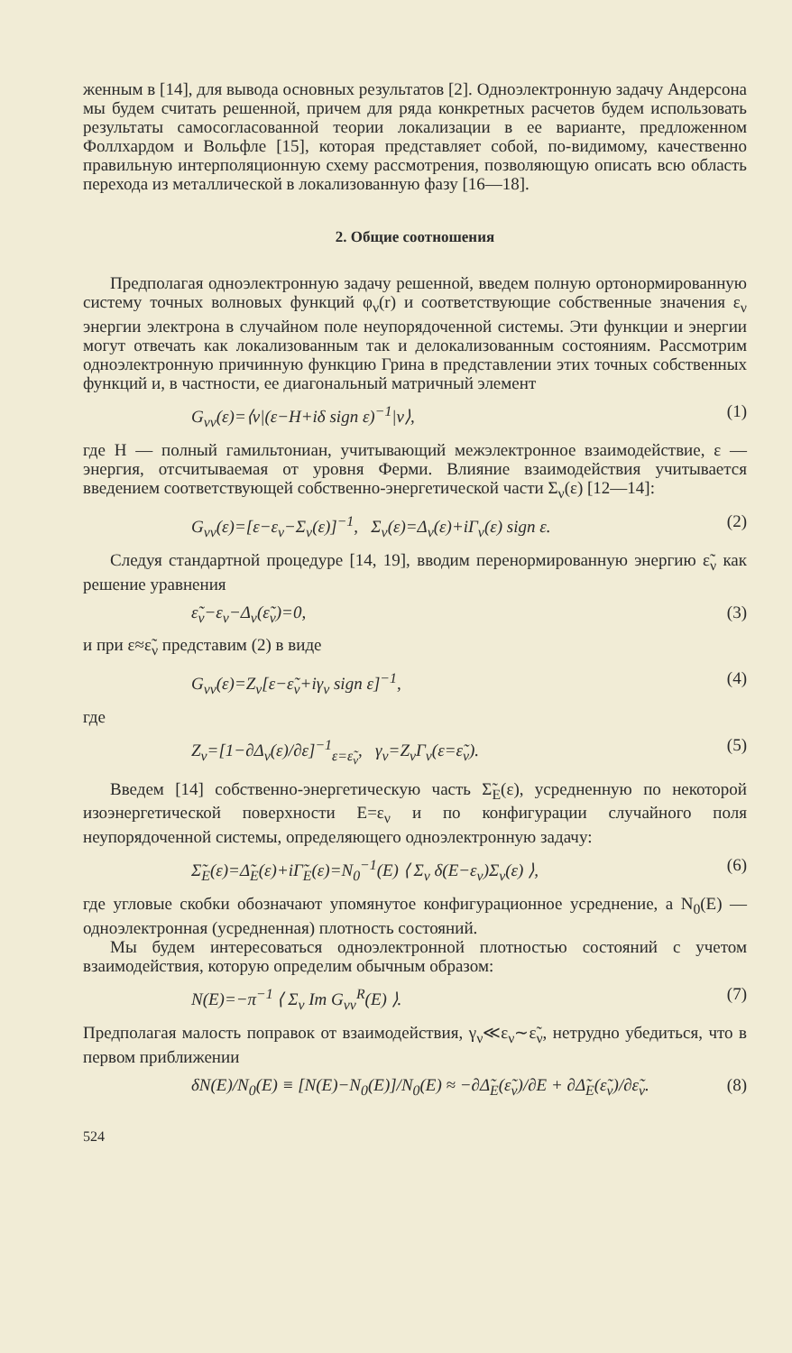женным в [14], для вывода основных результатов [2]. Одноэлектронную задачу Андерсона мы будем считать решенной, причем для ряда конкретных расчетов будем использовать результаты самосогласованной теории локализации в ее варианте, предложенном Фоллхардом и Вольфле [15], которая представляет собой, по-видимому, качественно правильную интерполяционную схему рассмотрения, позволяющую описать всю область перехода из металлической в локализованную фазу [16—18].
2. Общие соотношения
Предполагая одноэлектронную задачу решенной, введем полную ортонормированную систему точных волновых функций φ<sub>ν</sub>(r) и соответствующие собственные значения ε<sub>ν</sub> энергии электрона в случайном поле неупорядоченной системы. Эти функции и энергии могут отвечать как локализованным так и делокализованным состояниям. Рассмотрим одноэлектронную причинную функцию Грина в представлении этих точных собственных функций и, в частности, ее диагональный матричный элемент
G<sub>νν</sub>(ε)=⟨ν|(ε−H+iδ sign ε)<sup>−1</sup>|ν⟩, (1)
где H — полный гамильтониан, учитывающий межэлектронное взаимодействие, ε — энергия, отсчитываемая от уровня Ферми. Влияние взаимодействия учитывается введением соответствующей собственно-энергетической части Σ<sub>ν</sub>(ε) [12—14]:
G<sub>νν</sub>(ε)=[ε−ε<sub>ν</sub>−Σ<sub>ν</sub>(ε)]<sup>−1</sup>, Σ<sub>ν</sub>(ε)=Δ<sub>ν</sub>(ε)+iΓ<sub>ν</sub>(ε) sign ε. (2)
Следуя стандартной процедуре [14, 19], вводим перенормированную энергию ε̃<sub>ν</sub> как решение уравнения
ε̃<sub>ν</sub>−ε<sub>ν</sub>−Δ<sub>ν</sub>(ε̃<sub>ν</sub>)=0, (3)
и при ε≈ε̃<sub>ν</sub> представим (2) в виде
G<sub>νν</sub>(ε)=Z<sub>ν</sub>[ε−ε̃<sub>ν</sub>+iγ<sub>ν</sub> sign ε]<sup>−1</sup>, (4)
где
Z<sub>ν</sub>=[1−∂Δ<sub>ν</sub>(ε)/∂ε]<sup>−1</sup><sub>ε=ε̃<sub>ν</sub></sub>, γ<sub>ν</sub>=Z<sub>ν</sub>Γ<sub>ν</sub>(ε=ε̃<sub>ν</sub>). (5)
Введем [14] собственно-энергетическую часть Σ̃<sub>E</sub>(ε), усредненную по некоторой изоэнергетической поверхности E=ε<sub>ν</sub> и по конфигурации случайного поля неупорядоченной системы, определяющего одноэлектронную задачу:
Σ̃<sub>E</sub>(ε)=Δ̃<sub>E</sub>(ε)+iΓ̃<sub>E</sub>(ε)=N<sub>0</sub><sup>−1</sup>(E) ⟨ Σ<sub>ν</sub> δ(E−ε<sub>ν</sub>)Σ<sub>ν</sub>(ε) ⟩, (6)
где угловые скобки обозначают упомянутое конфигурационное усреднение, а N<sub>0</sub>(E) — одноэлектронная (усредненная) плотность состояний.
Мы будем интересоваться одноэлектронной плотностью состояний с учетом взаимодействия, которую определим обычным образом:
N(E)=−π<sup>−1</sup> ⟨ Σ<sub>ν</sub> Im G<sub>νν</sub><sup>R</sup>(E) ⟩. (7)
Предполагая малость поправок от взаимодействия, γ<sub>ν</sub>≪ε<sub>ν</sub>∼ε̃<sub>ν</sub>, нетрудно убедиться, что в первом приближении
δN(E)/N<sub>0</sub>(E) ≡ [N(E)−N<sub>0</sub>(E)]/N<sub>0</sub>(E) ≈ −∂Δ̃<sub>E</sub>(ε̃<sub>ν</sub>)/∂E + ∂Δ̃<sub>E</sub>(ε̃<sub>ν</sub>)/∂ε̃<sub>ν</sub>. (8)
524